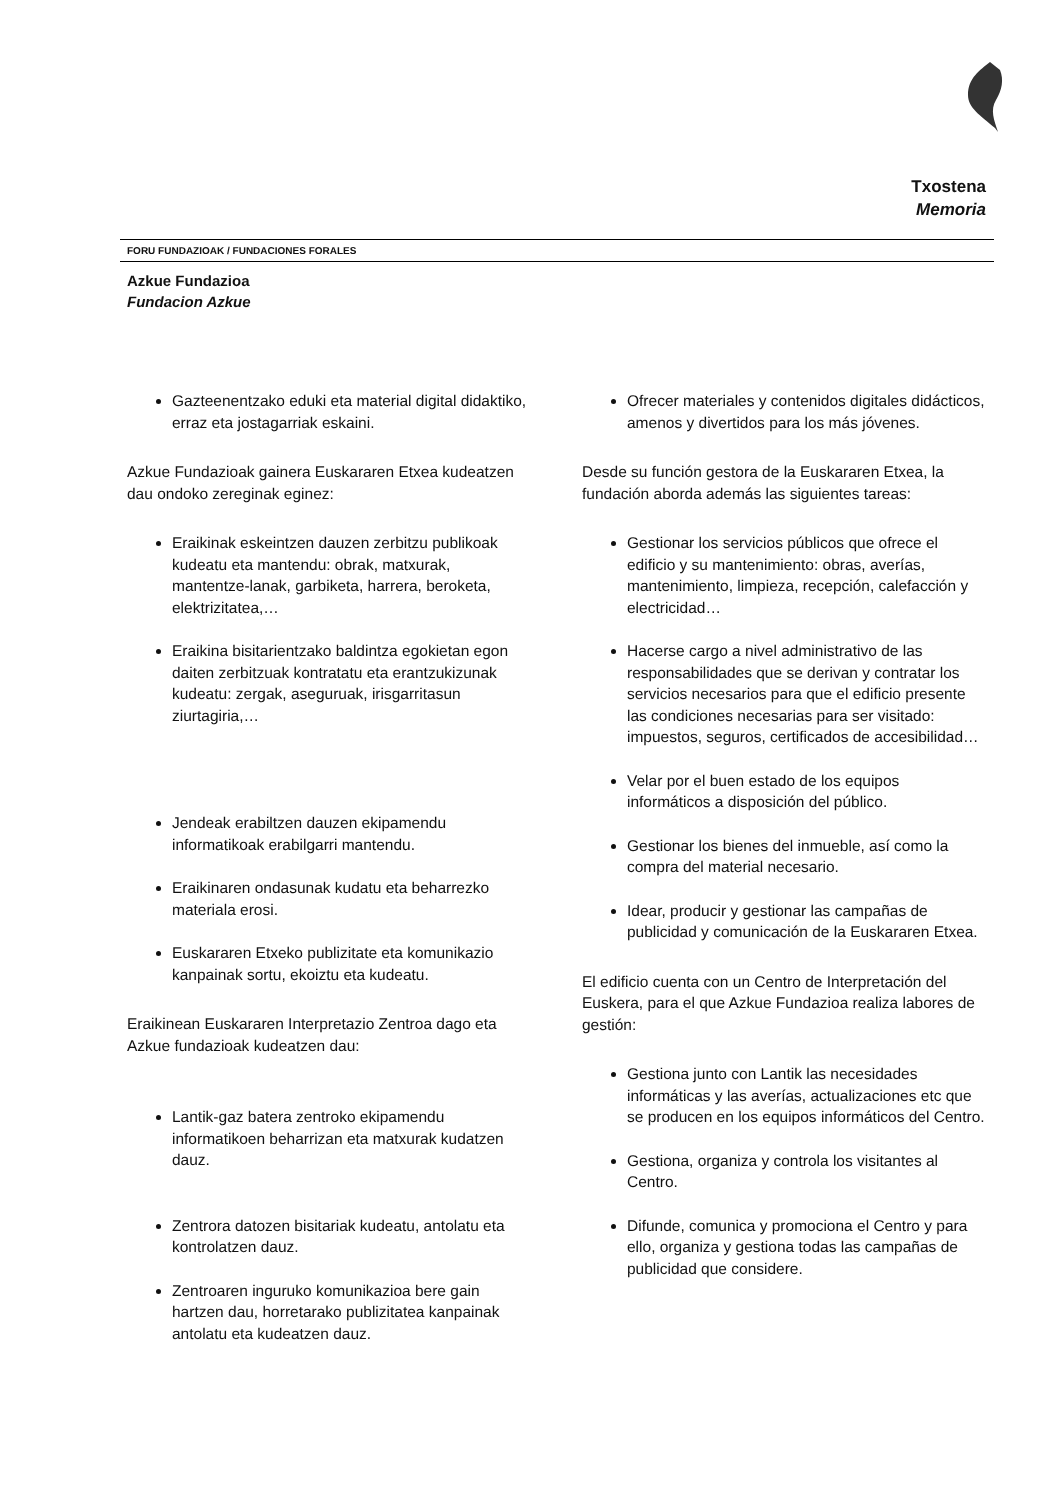Txostena
Memoria
FORU FUNDAZIOAK / FUNDACIONES FORALES
Azkue Fundazioa
Fundacion Azkue
Gazteenentzako eduki eta material digital didaktiko, erraz eta jostagarriak eskaini.
Azkue Fundazioak gainera Euskararen Etxea kudeatzen dau ondoko zereginak eginez:
Eraikinak eskeintzen dauzen zerbitzu publikoak kudeatu eta mantendu: obrak, matxurak, mantentze-lanak, garbiketa, harrera, beroketa, elektrizitatea,…
Eraikina bisitarientzako baldintza egokietan egon daiten zerbitzuak kontratatu eta erantzukizunak kudeatu: zergak, aseguruak, irisgarritasun ziurtagiria,…
Jendeak erabiltzen dauzen ekipamendu informatikoak erabilgarri mantendu.
Eraikinaren ondasunak kudatu eta beharrezko materiala erosi.
Euskararen Etxeko publizitate eta komunikazio kanpainak sortu, ekoiztu eta kudeatu.
Eraikinean Euskararen Interpretazio Zentroa dago eta Azkue fundazioak kudeatzen dau:
Lantik-gaz batera zentroko ekipamendu informatikoen beharrizan eta matxurak kudatzen dauz.
Zentrora datozen bisitariak kudeatu, antolatu eta kontrolatzen dauz.
Zentroaren inguruko komunikazioa bere gain hartzen dau, horretarako publizitatea kanpainak antolatu eta kudeatzen dauz.
Ofrecer materiales y contenidos digitales didácticos, amenos y divertidos para los más jóvenes.
Desde su función gestora de la Euskararen Etxea, la fundación aborda además las siguientes tareas:
Gestionar los servicios públicos que ofrece el edificio y su mantenimiento: obras, averías, mantenimiento, limpieza, recepción, calefacción y electricidad…
Hacerse cargo a nivel administrativo de las responsabilidades que se derivan y contratar los servicios necesarios para que el edificio presente las condiciones necesarias para ser visitado: impuestos, seguros, certificados de accesibilidad…
Velar por el buen estado de los equipos informáticos a disposición del público.
Gestionar los bienes del inmueble, así como la compra del material necesario.
Idear, producir y gestionar las campañas de publicidad y comunicación de la Euskararen Etxea.
El edificio cuenta con un Centro de Interpretación del Euskera, para el que Azkue Fundazioa realiza labores de gestión:
Gestiona junto con Lantik las necesidades informáticas y las averías, actualizaciones etc que se producen en los equipos informáticos del Centro.
Gestiona, organiza y controla los visitantes al Centro.
Difunde, comunica y promociona el Centro y para ello, organiza y gestiona todas las campañas de publicidad que considere.